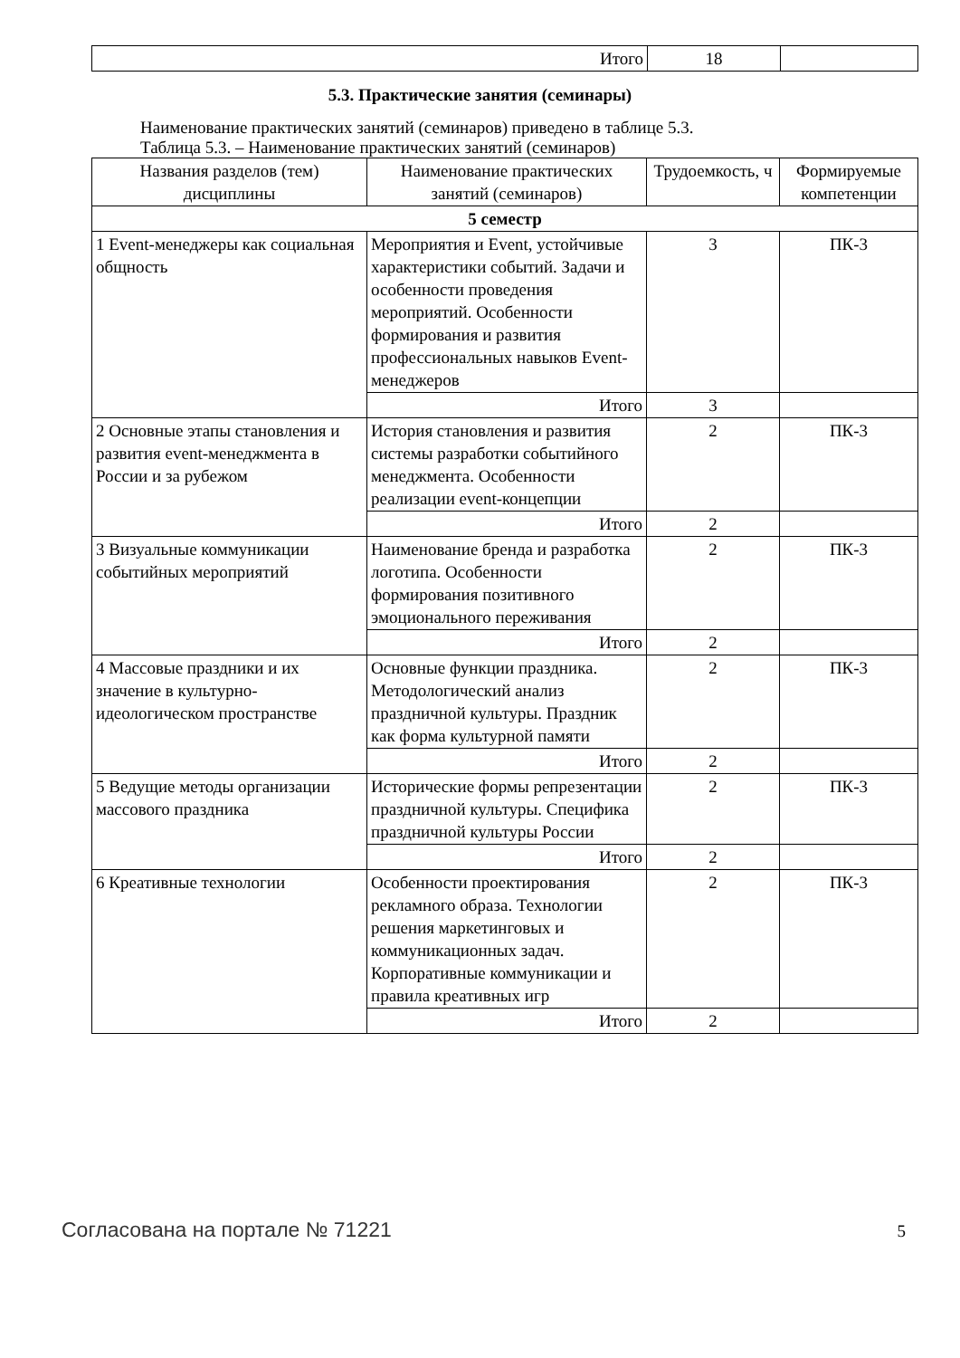| Итого | 18 | |
5.3. Практические занятия (семинары)
Наименование практических занятий (семинаров) приведено в таблице 5.3.
Таблица 5.3. – Наименование практических занятий (семинаров)
| Названия разделов (тем) дисциплины | Наименование практических занятий (семинаров) | Трудоемкость, ч | Формируемые компетенции |
| --- | --- | --- | --- |
| 5 семестр | | | |
| 1 Event-менеджеры как социальная общность | Мероприятия и Event, устойчивые характеристики событий. Задачи и особенности проведения мероприятий. Особенности формирования и развития профессиональных навыков Event-менеджеров | 3 | ПК-3 |
| | Итого | 3 | |
| 2 Основные этапы становления и развития event-менеджмента в России и за рубежом | История становления и развития системы разработки событийного менеджмента. Особенности реализации event-концепции | 2 | ПК-3 |
| | Итого | 2 | |
| 3 Визуальные коммуникации событийных мероприятий | Наименование бренда и разработка логотипа. Особенности формирования позитивного эмоционального переживания | 2 | ПК-3 |
| | Итого | 2 | |
| 4 Массовые праздники и их значение в культурно-идеологическом пространстве | Основные функции праздника. Методологический анализ праздничной культуры. Праздник как форма культурной памяти | 2 | ПК-3 |
| | Итого | 2 | |
| 5 Ведущие методы организации массового праздника | Исторические формы репрезентации праздничной культуры. Специфика праздничной культуры России | 2 | ПК-3 |
| | Итого | 2 | |
| 6 Креативные технологии | Особенности проектирования рекламного образа. Технологии решения маркетинговых и коммуникационных задач. Корпоративные коммуникации и правила креативных игр | 2 | ПК-3 |
| | Итого | 2 | |
Согласована на портале № 71221 5